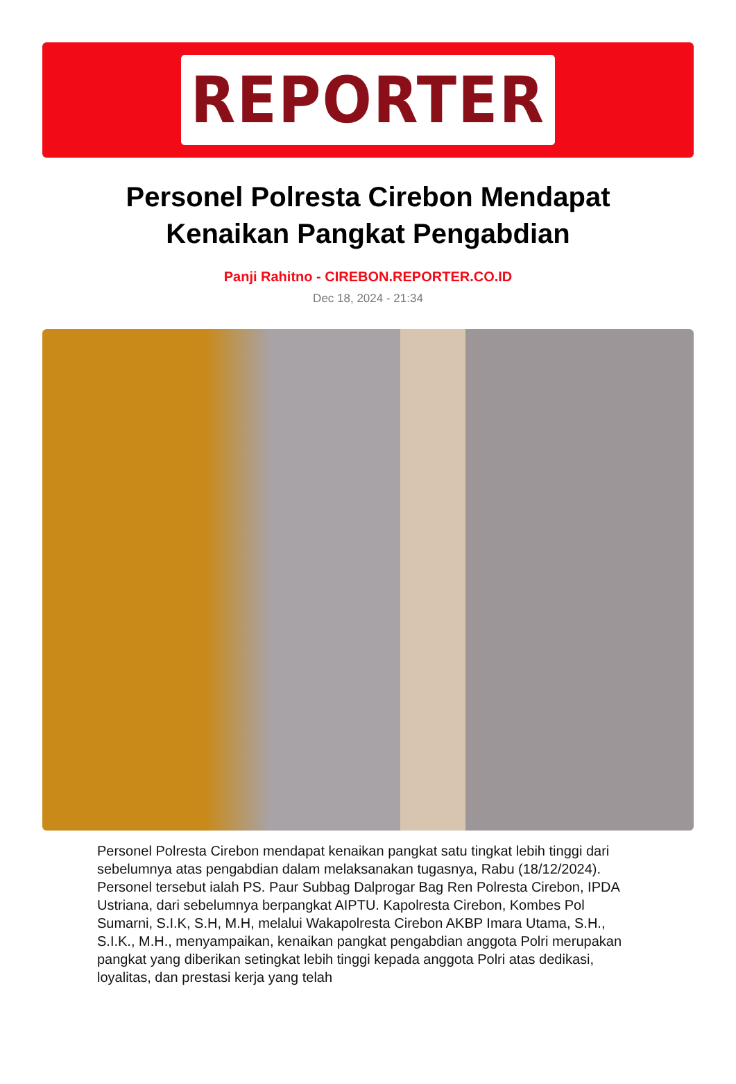REPORTER
Personel Polresta Cirebon Mendapat Kenaikan Pangkat Pengabdian
Panji Rahitno - CIREBON.REPORTER.CO.ID
Dec 18, 2024 - 21:34
Personel Polresta Cirebon mendapat kenaikan pangkat satu tingkat lebih tinggi dari sebelumnya atas pengabdian dalam melaksanakan tugasnya, Rabu (18/12/2024). Personel tersebut ialah PS. Paur Subbag Dalprogar Bag Ren Polresta Cirebon, IPDA Ustriana, dari sebelumnya berpangkat AIPTU. Kapolresta Cirebon, Kombes Pol Sumarni, S.I.K, S.H, M.H, melalui Wakapolresta Cirebon AKBP Imara Utama, S.H., S.I.K., M.H., menyampaikan, kenaikan pangkat pengabdian anggota Polri merupakan pangkat yang diberikan setingkat lebih tinggi kepada anggota Polri atas dedikasi, loyalitas, dan prestasi kerja yang telah